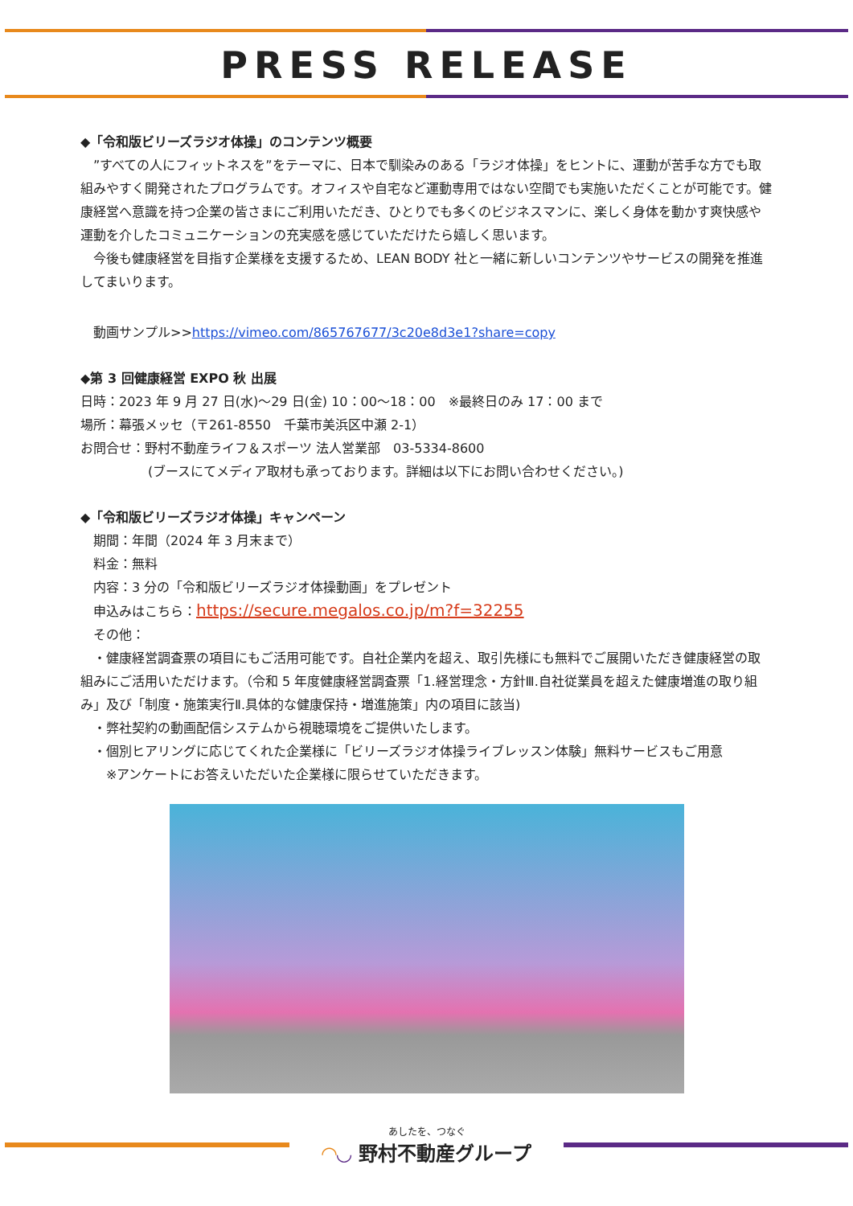PRESS RELEASE
◆「令和版ビリーズラジオ体操」のコンテンツ概要
　”すべての人にフィットネスを”をテーマに、日本で馴染みのある「ラジオ体操」をヒントに、運動が苦手な方でも取組みやすく開発されたプログラムです。オフィスや自宅など運動専用ではない空間でも実施いただくことが可能です。健康経営へ意識を持つ企業の皆さまにご利用いただき、ひとりでも多くのビジネスマンに、楽しく身体を動かす爽快感や運動を介したコミュニケーションの充実感を感じていただけたら嬉しく思います。
　今後も健康経営を目指す企業様を支援するため、LEAN BODY 社と一緒に新しいコンテンツやサービスの開発を推進してまいります。
　動画サンプル>>https://vimeo.com/865767677/3c20e8d3e1?share=copy
◆第 3 回健康経営 EXPO 秋 出展
日時：2023 年 9 月 27 日(水)～29 日(金) 10：00～18：00　※最終日のみ 17：00 まで
場所：幕張メッセ（〒261-8550　千葉市美浜区中瀬 2-1）
お問合せ：野村不動産ライフ＆スポーツ 法人営業部　03-5334-8600
(ブースにてメディア取材も承っております。詳細は以下にお問い合わせください。)
◆「令和版ビリーズラジオ体操」キャンペーン
　期間：年間（2024 年 3 月末まで）
　料金：無料
　内容：3 分の「令和版ビリーズラジオ体操動画」をプレゼント
　申込みはこちら：https://secure.megalos.co.jp/m?f=32255
　その他：
　・健康経営調査票の項目にもご活用可能です。自社企業内を超え、取引先様にも無料でご展開いただき健康経営の取組みにご活用いただけます。（令和 5 年度健康経営調査票「1.経営理念・方針Ⅲ.自社従業員を超えた健康増進の取り組み」及び「制度・施策実行Ⅱ.具体的な健康保持・増進施策」内の項目に該当)
　・弊社契約の動画配信システムから視聴環境をご提供いたします。
　・個別ヒアリングに応じてくれた企業様に「ビリーズラジオ体操ライブレッスン体験」無料サービスもご用意
　　※アンケートにお答えいただいた企業様に限らせていただきます。
あしたを、つなぐ
◠◡ 野村不動産グループ